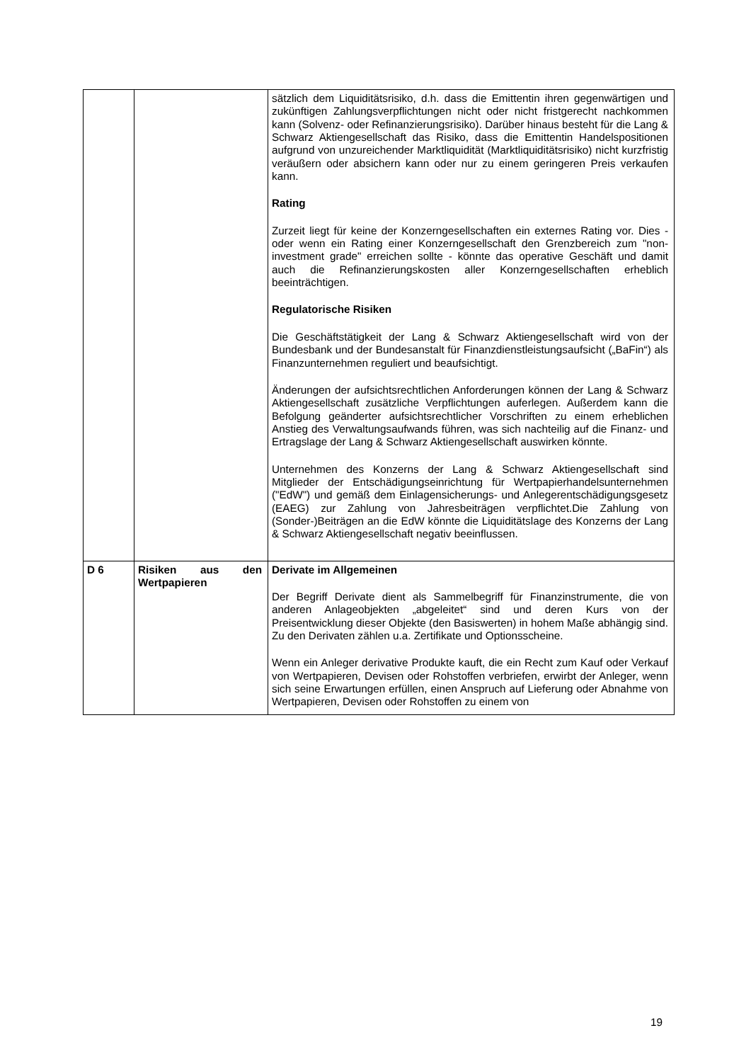| | | sätzlich dem Liquiditätsrisiko, d.h. dass die Emittentin ihren gegenwärtigen und zukünftigen Zahlungsverpflichtungen nicht oder nicht fristgerecht nachkommen kann (Solvenz- oder Refinanzierungsrisiko). Darüber hinaus besteht für die Lang & Schwarz Aktiengesellschaft das Risiko, dass die Emittentin Handelspositionen aufgrund von unzureichender Marktliquidität (Marktliquiditätsrisiko) nicht kurzfristig veräußern oder absichern kann oder nur zu einem geringeren Preis verkaufen kann. Rating Zurzeit liegt für keine der Konzerngesellschaften ein externes Rating vor. Dies - oder wenn ein Rating einer Konzerngesellschaft den Grenzbereich zum "non-investment grade" erreichen sollte - könnte das operative Geschäft und damit auch die Refinanzierungskosten aller Konzerngesellschaften erheblich beeinträchtigen. Regulatorische Risiken Die Geschäftstätigkeit der Lang & Schwarz Aktiengesellschaft wird von der Bundesbank und der Bundesanstalt für Finanzdienstleistungsaufsicht („BaFin“) als Finanzunternehmen reguliert und beaufsichtigt. Änderungen der aufsichtsrechtlichen Anforderungen können der Lang & Schwarz Aktiengesellschaft zusätzliche Verpflichtungen auferlegen. Außerdem kann die Befolgung geänderter aufsichtsrechtlicher Vorschriften zu einem erheblichen Anstieg des Verwaltungsaufwands führen, was sich nachteilig auf die Finanz- und Ertragslage der Lang & Schwarz Aktiengesellschaft auswirken könnte. Unternehmen des Konzerns der Lang & Schwarz Aktiengesellschaft sind Mitglieder der Entschädigungseinrichtung für Wertpapierhandelsunternehmen ("EdW") und gemäß dem Einlagensicherungs- und Anlegerentschädigungsgesetz (EAEG) zur Zahlung von Jahresbeiträgen verpflichtet.Die Zahlung von (Sonder-)Beiträgen an die EdW könnte die Liquiditätslage des Konzerns der Lang & Schwarz Aktiengesellschaft negativ beeinflussen. |
| D 6 | Risiken aus den Wertpapieren | Derivate im Allgemeinen Der Begriff Derivate dient als Sammelbegriff für Finanzinstrumente, die von anderen Anlageobjekten „abgeleitet“ sind und deren Kurs von der Preisentwicklung dieser Objekte (den Basiswerten) in hohem Maße abhängig sind. Zu den Derivaten zählen u.a. Zertifikate und Optionsscheine. Wenn ein Anleger derivative Produkte kauft, die ein Recht zum Kauf oder Verkauf von Wertpapieren, Devisen oder Rohstoffen verbriefen, erwirbt der Anleger, wenn sich seine Erwartungen erfüllen, einen Anspruch auf Lieferung oder Abnahme von Wertpapieren, Devisen oder Rohstoffen zu einem von |
19